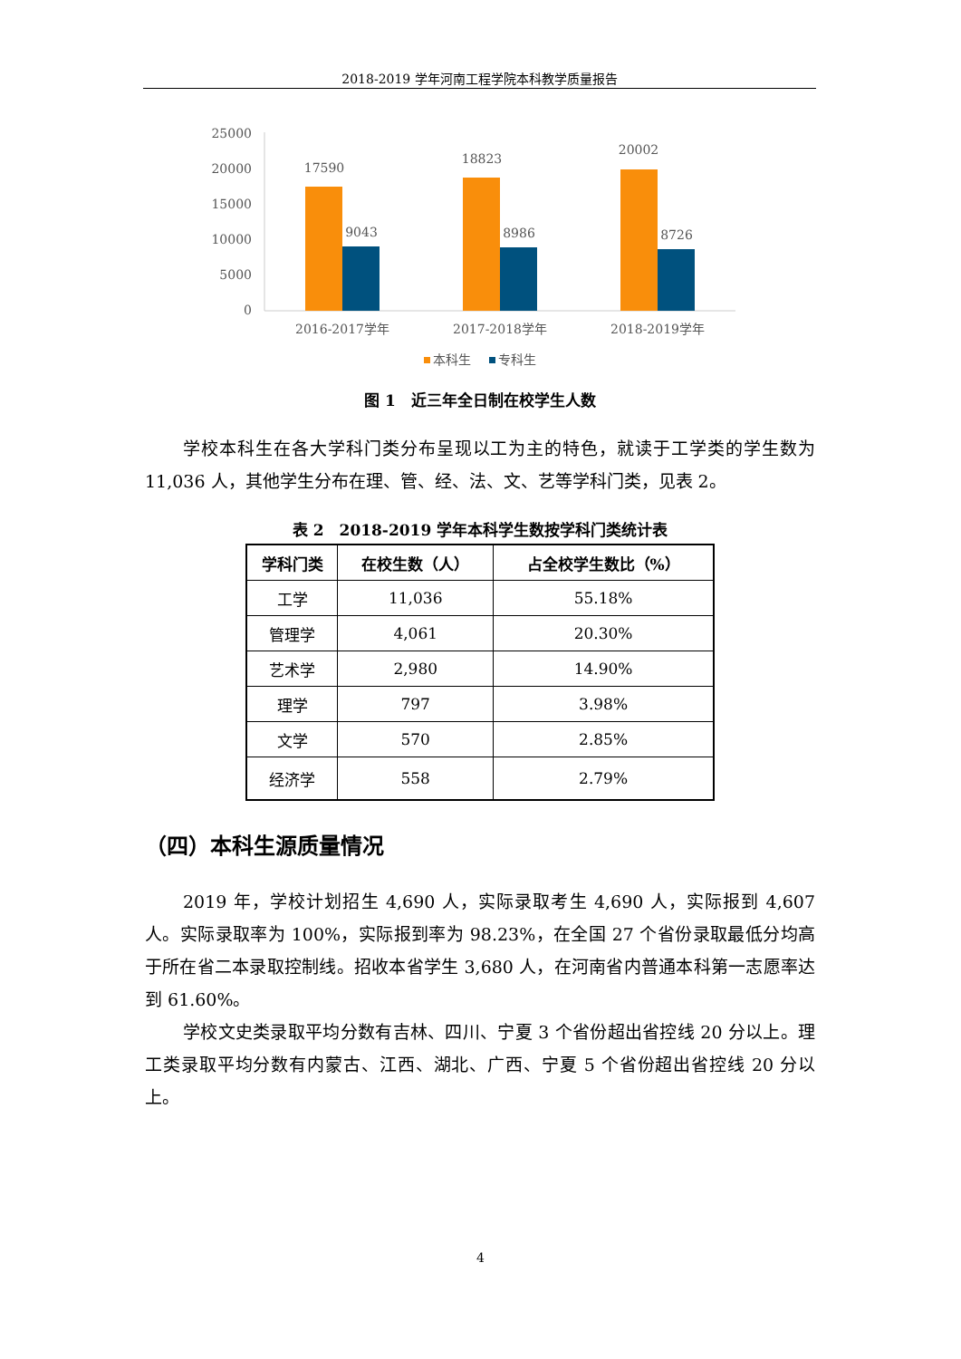2018-2019 学年河南工程学院本科教学质量报告
25000
20000
15000
10000
5000
0
17590
9043
18823
8986
20002
8726
2016-2017学年
2017-2018学年
2018-2019学年
本科生
专科生
图 1　近三年全日制在校学生人数
学校本科生在各大学科门类分布呈现以工为主的特色，就读于工学类的学生数为 11,036 人，其他学生分布在理、管、经、法、文、艺等学科门类，见表 2。
表 2　2018-2019 学年本科学生数按学科门类统计表
| 学科门类 | 在校生数（人） | 占全校学生数比（%） |
| --- | --- | --- |
| 工学 | 11,036 | 55.18% |
| 管理学 | 4,061 | 20.30% |
| 艺术学 | 2,980 | 14.90% |
| 理学 | 797 | 3.98% |
| 文学 | 570 | 2.85% |
| 经济学 | 558 | 2.79% |
（四）本科生源质量情况
2019 年，学校计划招生 4,690 人，实际录取考生 4,690 人，实际报到 4,607 人。实际录取率为 100%，实际报到率为 98.23%，在全国 27 个省份录取最低分均高于所在省二本录取控制线。招收本省学生 3,680 人，在河南省内普通本科第一志愿率达到 61.60%。
学校文史类录取平均分数有吉林、四川、宁夏 3 个省份超出省控线 20 分以上。理工类录取平均分数有内蒙古、江西、湖北、广西、宁夏 5 个省份超出省控线 20 分以上。
4